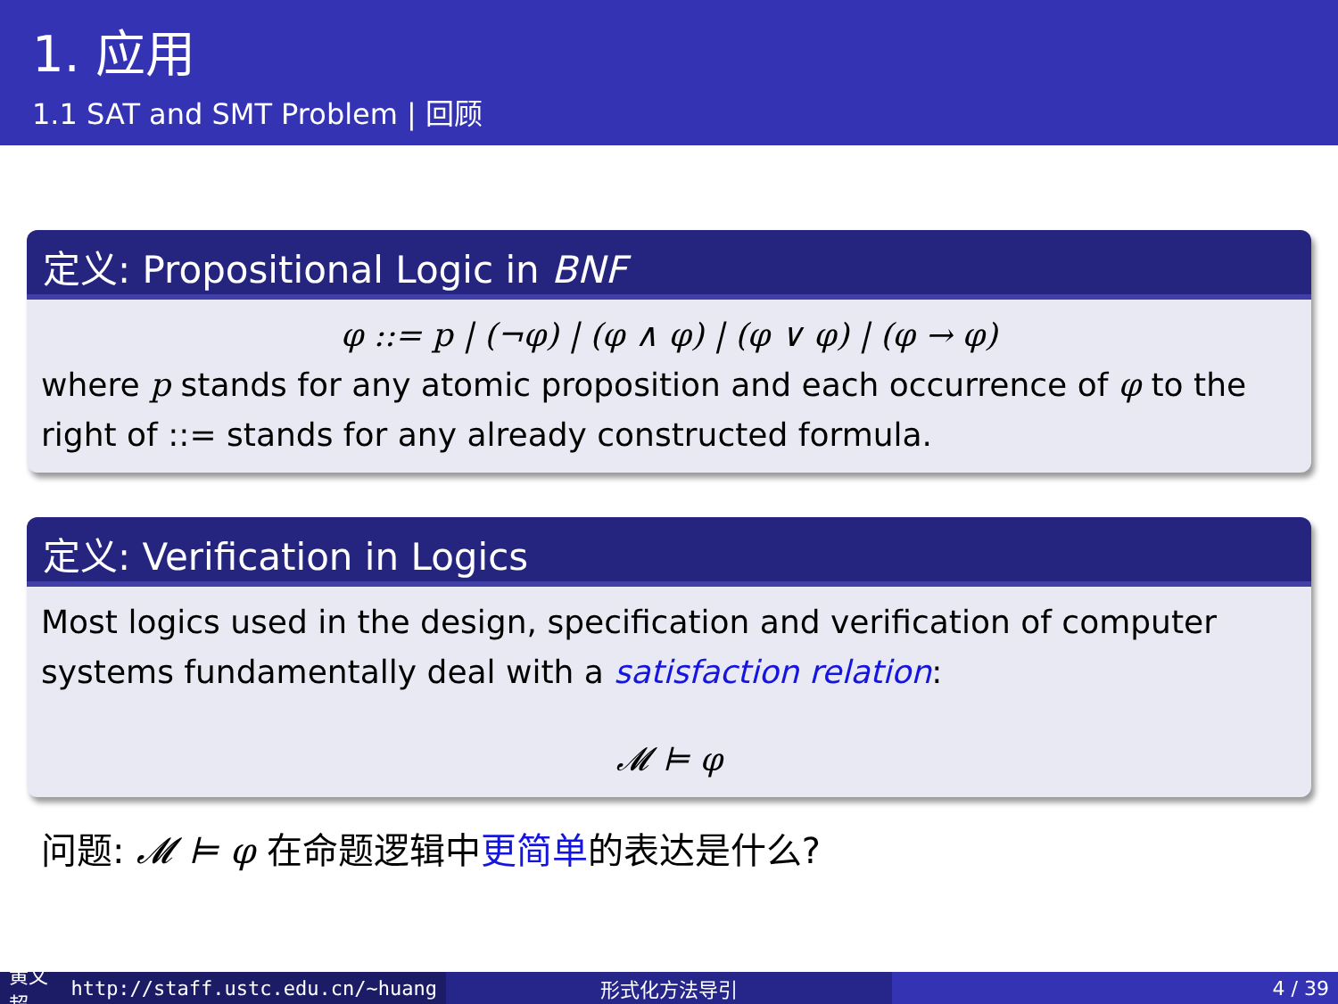1. 应用
1.1 SAT and SMT Problem | 回顾
定义: Propositional Logic in BNF
φ ::= p | (¬φ) | (φ ∧ φ) | (φ ∨ φ) | (φ → φ)
where p stands for any atomic proposition and each occurrence of φ to the right of ::= stands for any already constructed formula.
定义: Verification in Logics
Most logics used in the design, specification and verification of computer systems fundamentally deal with a satisfaction relation:
𝓜 ⊨ φ
问题: 𝓜 ⊨ φ 在命题逻辑中更简单的表达是什么?
黄文超 http://staff.ustc.edu.cn/~huang 形式化方法导引 4 / 39